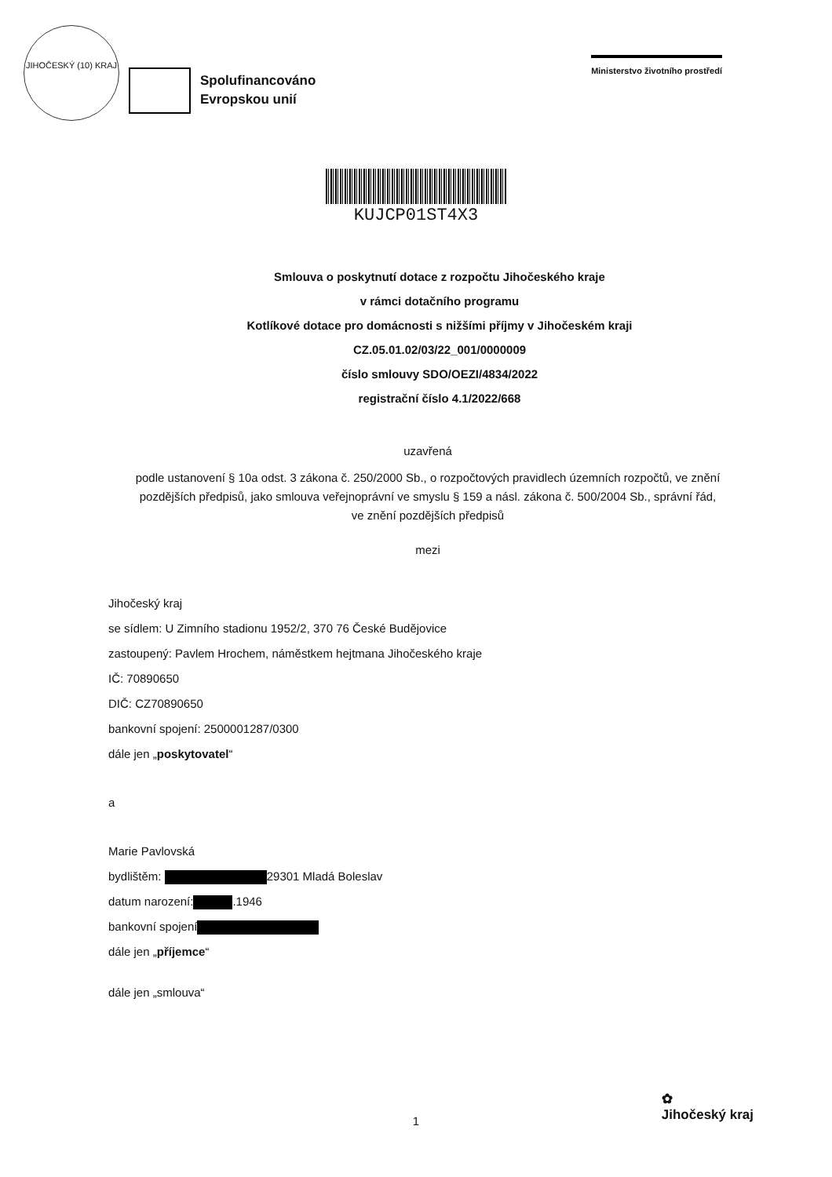JIHOČESKÝ (10) KRAJ
Spolufinancováno
Evropskou unií
Ministerstvo životního prostředí
KUJCP01ST4X3
Smlouva o poskytnutí dotace z rozpočtu Jihočeského kraje
v rámci dotačního programu
Kotlíkové dotace pro domácnosti s nižšími příjmy v Jihočeském kraji
CZ.05.01.02/03/22_001/0000009
číslo smlouvy SDO/OEZI/4834/2022
registrační číslo 4.1/2022/668
uzavřená
podle ustanovení § 10a odst. 3 zákona č. 250/2000 Sb., o rozpočtových pravidlech územních rozpočtů, ve znění pozdějších předpisů, jako smlouva veřejnoprávní ve smyslu § 159 a násl. zákona č. 500/2004 Sb., správní řád, ve znění pozdějších předpisů
mezi
Jihočeský kraj
se sídlem: U Zimního stadionu 1952/2, 370 76 České Budějovice
zastoupený: Pavlem Hrochem, náměstkem hejtmana Jihočeského kraje
IČ: 70890650
DIČ: CZ70890650
bankovní spojení: 2500001287/0300
dále jen „poskytovatel“
a
Marie Pavlovská
bydlištěm: 29301 Mladá Boleslav
datum narození: .1946
bankovní spojení
dále jen „příjemce“
dále jen „smlouva“
1
✿
Jihočeský kraj